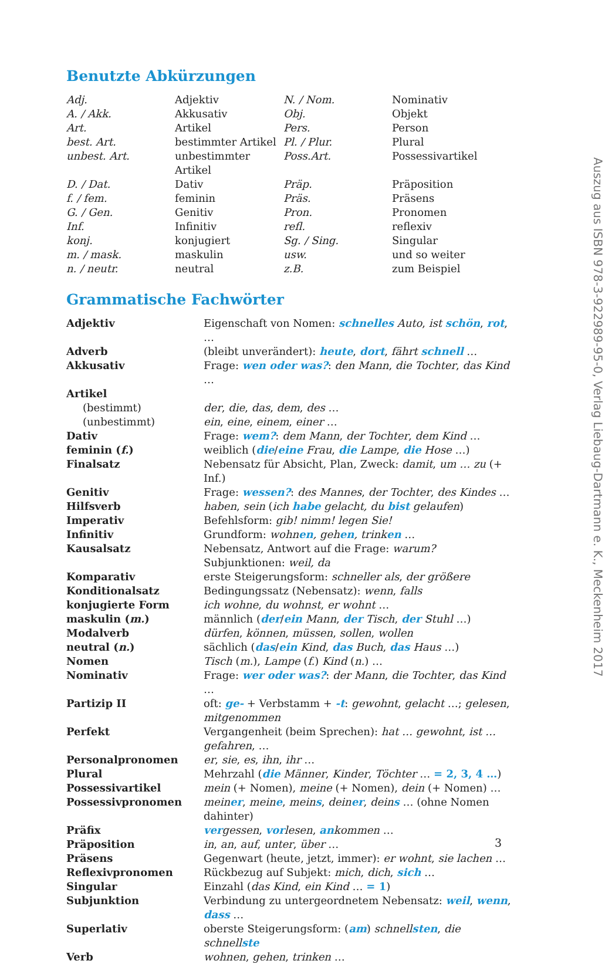Benutzte Abkürzungen
| Adj. | Adjektiv | N. / Nom. | Nominativ |
| A. / Akk. | Akkusativ | Obj. | Objekt |
| Art. | Artikel | Pers. | Person |
| best. Art. | bestimmter Artikel | Pl. / Plur. | Plural |
| unbest. Art. | unbestimmter Artikel | Poss.Art. | Possessivartikel |
| D. / Dat. | Dativ | Präp. | Präposition |
| f. / fem. | feminin | Präs. | Präsens |
| G. / Gen. | Genitiv | Pron. | Pronomen |
| Inf. | Infinitiv | refl. | reflexiv |
| konj. | konjugiert | Sg. / Sing. | Singular |
| m. / mask. | maskulin | usw. | und so weiter |
| n. / neutr. | neutral | z.B. | zum Beispiel |
Grammatische Fachwörter
| Adjektiv | Eigenschaft von Nomen: schnelles Auto , ist schön , rot , … |
| Adverb | (bleibt unverändert): heute , dort , fährt schnell … |
| Akkusativ | Frage: wen oder was? : den Mann , die Tochter , das Kind … |
| Artikel | |
| (bestimmt) | der , die , das , dem , des … |
| (unbestimmt) | ein , eine , einem , einer … |
| Dativ | Frage: wem? : dem Mann , der Tochter , dem Kind … |
| feminin ( f. ) | weiblich ( die / eine Frau , die Lampe , die Hose …) |
| Finalsatz | Nebensatz für Absicht, Plan, Zweck: damit , um … zu (+ Inf.) |
| Genitiv | Frage: wessen? : des Mannes , der Tochter , des Kindes … |
| Hilfsverb | haben , sein ( ich habe gelacht, du bist gelaufen ) |
| Imperativ | Befehlsform: gib! nimm! legen Sie! |
| Infinitiv | Grundform: wohn en , geh en , trink en … |
| Kausalsatz | Nebensatz, Antwort auf die Frage: warum? Subjunktionen: weil, da |
| Komparativ | erste Steigerungsform: schneller als , der größere |
| Konditionalsatz | Bedingungssatz (Nebensatz): wenn , falls |
| konjugierte Form | ich wohne , du wohnst , er wohnt … |
| maskulin ( m. ) | männlich ( der / ein Mann , der Tisch , der Stuhl …) |
| Modalverb | dürfen , können , müssen , sollen , wollen |
| neutral ( n. ) | sächlich ( das / ein Kind , das Buch , das Haus …) |
| Nomen | Tisch ( m. ), Lampe ( f. ) Kind ( n. ) … |
| Nominativ | Frage: wer oder was? : der Mann , die Tochter , das Kind … |
| Partizip II | oft: ge- + Verbstamm + -t : gewohnt , gelacht …; gelesen , mitgenommen |
| Perfekt | Vergangenheit (beim Sprechen): hat … gewohnt , ist … gefahren , … |
| Personalpronomen | er , sie , es , ihn , ihr … |
| Plural | Mehrzahl ( die Männer , Kinder , Töchter … = 2, 3, 4 … ) |
| Possessivartikel | mein (+ Nomen), meine (+ Nomen), dein (+ Nomen) … |
| Possessivpronomen | mein er , mein e , mein s , dein er , dein s … (ohne Nomen dahinter) |
| Präfix | ver gessen , vor lesen , an kommen … |
| Präposition | in , an , auf , unter , über … |
| Präsens | Gegenwart (heute, jetzt, immer): er wohnt , sie lachen … |
| Reflexivpronomen | Rückbezug auf Subjekt: mich , dich , sich … |
| Singular | Einzahl ( das Kind , ein Kind … = 1 ) |
| Subjunktion | Verbindung zu untergeordnetem Nebensatz: weil , wenn , dass … |
| Superlativ | oberste Steigerungsform: ( am ) schnell sten , die schnell ste |
| Verb | wohnen , gehen , trinken … |
3
Auszug aus ISBN 978-3-922989-95-0, Verlag Liebaug-Dartmann e. K., Meckenheim 2017